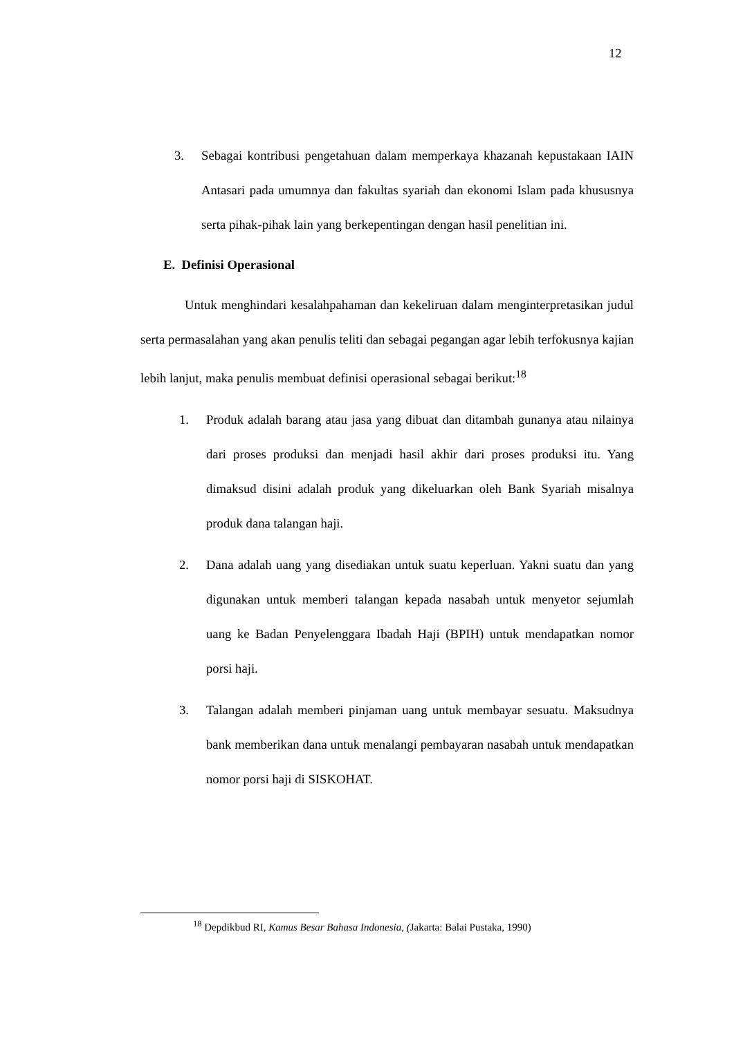12
3. Sebagai kontribusi pengetahuan dalam memperkaya khazanah kepustakaan IAIN Antasari pada umumnya dan fakultas syariah dan ekonomi Islam pada khususnya serta pihak-pihak lain yang berkepentingan dengan hasil penelitian ini.
E. Definisi Operasional
Untuk menghindari kesalahpahaman dan kekeliruan dalam menginterpretasikan judul serta permasalahan yang akan penulis teliti dan sebagai pegangan agar lebih terfokusnya kajian lebih lanjut, maka penulis membuat definisi operasional sebagai berikut:<sup>18</sup>
1. Produk adalah barang atau jasa yang dibuat dan ditambah gunanya atau nilainya dari proses produksi dan menjadi hasil akhir dari proses produksi itu. Yang dimaksud disini adalah produk yang dikeluarkan oleh Bank Syariah misalnya produk dana talangan haji.
2. Dana adalah uang yang disediakan untuk suatu keperluan. Yakni suatu dan yang digunakan untuk memberi talangan kepada nasabah untuk menyetor sejumlah uang ke Badan Penyelenggara Ibadah Haji (BPIH) untuk mendapatkan nomor porsi haji.
3. Talangan adalah memberi pinjaman uang untuk membayar sesuatu. Maksudnya bank memberikan dana untuk menalangi pembayaran nasabah untuk mendapatkan nomor porsi haji di SISKOHAT.
<sup>18</sup> Depdikbud RI, Kamus Besar Bahasa Indonesia, (Jakarta: Balai Pustaka, 1990)